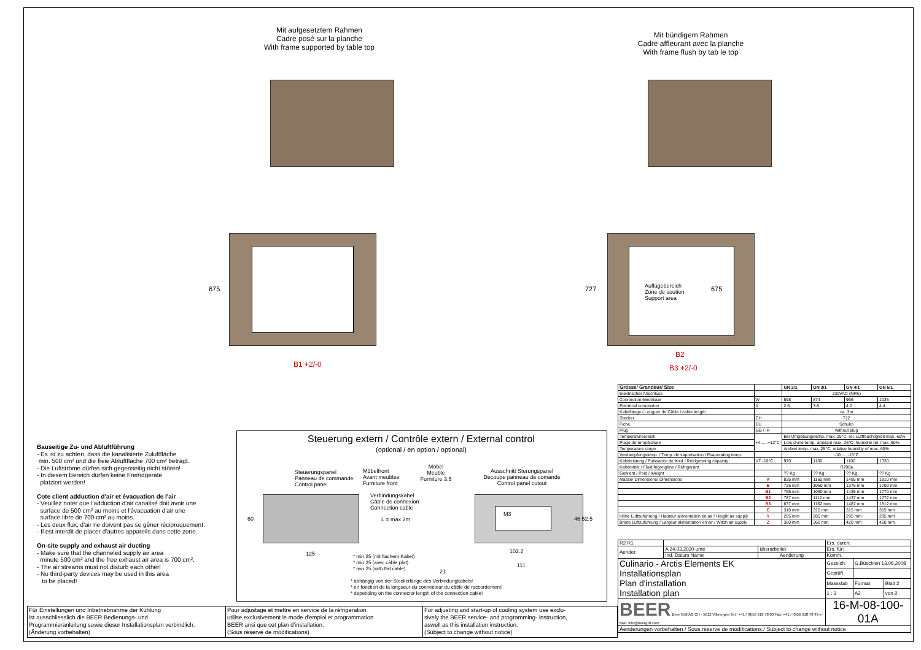Mit aufgesetztem Rahmen
Cadre posé sur la planche
With frame supported by table top
Mit bündigem Rahmen
Cadre affleurant avec la planche
With frame flush by tab le top
675
B1 +2/-0
727
Auflagebereich
Zone de soutien
Support area
675
B2
B3 +2/-0
Bauseitige Zu- und Abluftführung
- Es ist zu achten, dass die kanalisierte Zuluftfläche
min. 500 cm² und die freie Abluftfläche 700 cm² beträgt.
- Die Luftströme dürfen sich gegenseitig nicht stören!
- In diesem Bereich dürfen keine Fremdgeräte
platziert werden!
Cote client adduction d'air et évacuation de l'air
- Veuillez noter que l'adduction d'air canalisé doit avoir une
surface de 500 cm² au moins et l'évacuation d'air une
surface libre de 700 cm² au moins.
- Les deux flux, d'air ne doivent pas se gêner réciproquement.
- Il est interdit de placer d'autres appareils dans cette zone.
On-site supply and exhaust air ducting
- Make sure that the channeled supply air area
minute 500 cm² and the free exhaust air area is 700 cm².
- The air streams must not disturb each other!
- No third-party devices may be used in this area
to be placed!
Steuerung extern / Contrôle extern / External control
(optional / en option / optional)
Steuerungspanel
Panneau de commande
Control panel
Möbelfront
Avant meubles
Furniture front
Möbel
Meuble
Furniture 3.5
Ausschnitt Sterungspanel
Découpe panneau de comande
Control panel cutout
Verbindungskabel
Câble de connexion
Connection cable
L = max 2m
M3
60 46 52.5
125
* min 25 (mit flachem Kabel)
* min 25 (avec câble plat)
* min 25 (with flat cable)
21
102.2
111
* abhängig von der Steckerlänge des Verbindungkabels!
* en fonction de la longueur du connecteur du câble de raccordement!
* depending on the connector length of the connection cable!
Für Einstellungen und Inbetriebnahme der Kühlung
ist ausschliesslich die BEER Bedienungs- und
Programmieranleitung sowie dieser Installationsplan verbindlich.
(Änderung vorbehalten)
Pour adjustage et mettre en service de la réfrigeration
utilise exclusivement le mode d'emploi et programmation
BEER ansi que cet plan d'installation.
(Sous réserve de modifications)
For adjusting and start-up of cooling system use exclu-
sively the BEER service- and programming- instruction,
aswell as this installation instruction.
(Subject to change without notice)
| Grösse/ Grandeur/ Size | | GN 2/1 | GN 3/1 | GN 4/1 | GN 5/1 |
| Elektrischer Anschluss | | 230VAC (NPE) | | | |
| Connection électrique | W | 598 | 874 | 966 | 1035 |
| Electrical connection | A | 2.6 | 3.8 | 4.2 | 4.4 |
| Kabellänge / Longuer du Câble / cable length | | ca. 3m | | | |
| Stecker | CH | T12 | | | |
| Fiche | EU | Schuko | | | |
| Plug | GB / IR | without plug | | | |
| Temperaturbereich | +4......+12°C | Bei Umgebungstemp. max. 25°C, rel. Luftfeuchtigkeit max. 60% | | | |
| Plage de température | | Lors d'une temp. ambiant max. 25°C, humidité rel. max. 60% | | | |
| Temperature range | | Ambiet temp. max. 25°C, relative humidity of max. 60% | | | |
| Verdampfungstemp. / Temp. de vaporisation / Evaporating temp. | | -10......-15°C | | | |
| Kälteleistung / Puissance de froid / Refrigerating capacity | VT -10°C | 970 | 1100 | 1100 | 1330 |
| Kältemittel / Fluid frigorigène / Refrigerant | | R290a | | | |
| Gewicht / Poid / Weight | | ?? Kg | ?? Kg | ?? Kg | ?? Kg |
| Masse/ Dimensions/ Dimensions | A | 835 mm | 1160 mm | 1485 mm | 1810 mm |
| | B | 725 mm | 1050 mm | 1375 mm | 1700 mm |
| | B1 | 765 mm | 1090 mm | 1435 mm | 1770 mm |
| | B2 | 787 mm | 1112 mm | 1437 mm | 1772 mm |
| | B3 | 837 mm | 1162 mm | 1487 mm | 1812 mm |
| | C | 310 mm | 310 mm | 315 mm | 315 mm |
| Höhe Luftzuführung / Hauteur alimentation en air / Height air supply | Y | 285 mm | 285 mm | 295 mm | 295 mm |
| Breite Luftzuführung / Largeur alimentation en air / Witdh air supply | Z | 360 mm | 360 mm | 420 mm | 420 mm |
| R2 R1 | | | Ers. durch: | | |
| Aender. | A 24.03.2020 ume | überarbeitet | Ers. für: | | |
| | Ind. Datum Name | Aenderung | Komm. | | |
| Culinario - Arctis Elements EK Installationsplan Plan d'installation Installation plan | | | Gezeich. | G.Büschlen 13.08.2008 | |
| | | | Geprüft | | |
| | | | Massstab | Format | Blatt 2 |
| | | | 1 : 3 | A2 | von 2 |
| BEER Beer Grill AG CH - 5612 Villmergen Tel.: +41 / (0)56 618 78 00 Fax: +41 / (0)56 618 78 49 e-Mail: info@beergrill.com | | | 16-M-08-100-01A | | |
| Aenderungen vorbehalten / Sous réserve de modifications / Subject to change without notice | | | | | |